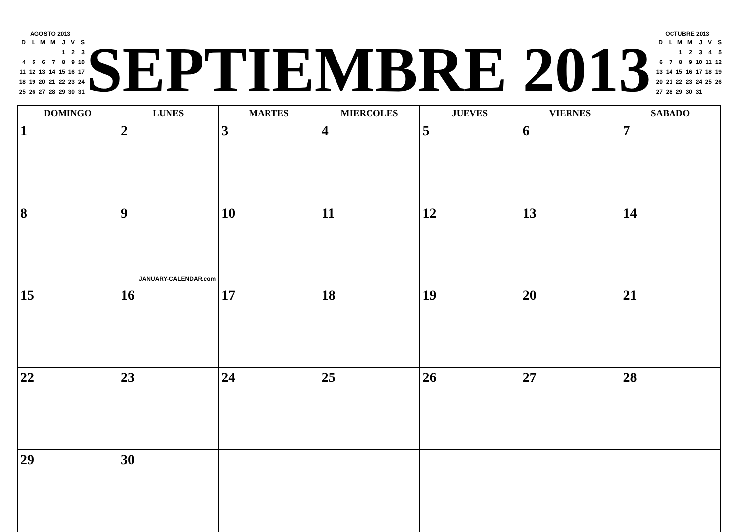AGOSTO 2013
| D | L | M | M | J | V | S |
| | | | | 1 | 2 | 3 |
| 4 | 5 | 6 | 7 | 8 | 9 | 10 |
| 11 | 12 | 13 | 14 | 15 | 16 | 17 |
| 18 | 19 | 20 | 21 | 22 | 23 | 24 |
| 25 | 26 | 27 | 28 | 29 | 30 | 31 |
SEPTIEMBRE 2013
OCTUBRE 2013
| D | L | M | M | J | V | S |
| | | 1 | 2 | 3 | 4 | 5 |
| 6 | 7 | 8 | 9 | 10 | 11 | 12 |
| 13 | 14 | 15 | 16 | 17 | 18 | 19 |
| 20 | 21 | 22 | 23 | 24 | 25 | 26 |
| 27 | 28 | 29 | 30 | 31 | | |
| DOMINGO | LUNES | MARTES | MIERCOLES | JUEVES | VIERNES | SABADO |
| --- | --- | --- | --- | --- | --- | --- |
| 1 | 2 | 3 | 4 | 5 | 6 | 7 |
| 8 | 9 JANUARY-CALENDAR.com | 10 | 11 | 12 | 13 | 14 |
| 15 | 16 | 17 | 18 | 19 | 20 | 21 |
| 22 | 23 | 24 | 25 | 26 | 27 | 28 |
| 29 | 30 | | | | | |